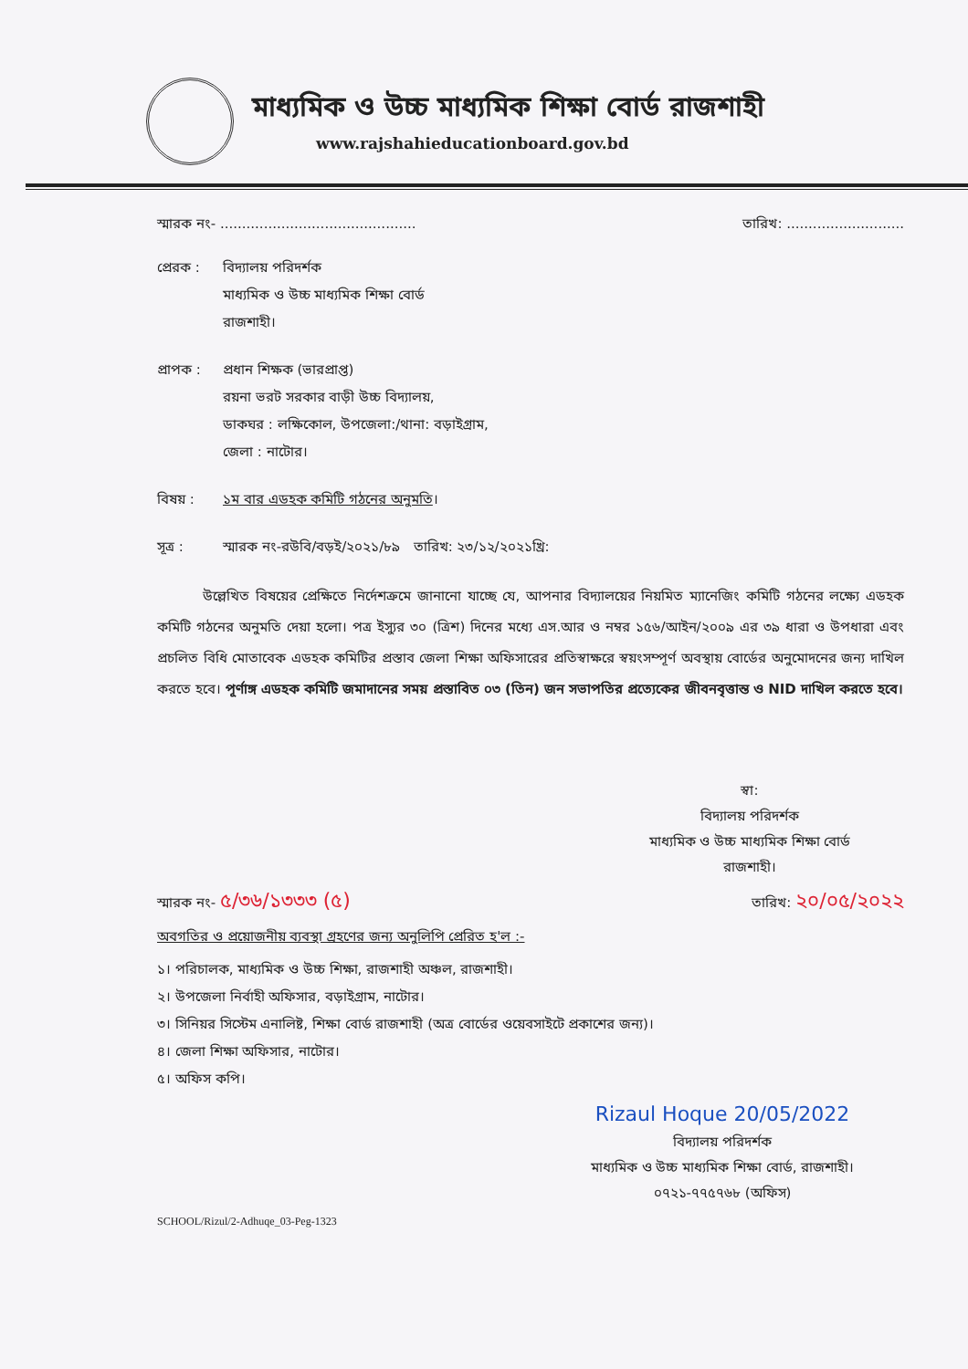মাধ্যমিক ও উচ্চ মাধ্যমিক শিক্ষা বোর্ড রাজশাহী
www.rajshahieducationboard.gov.bd
স্মারক নং- ............................................. তারিখ: ...........................
প্রেরক : বিদ্যালয় পরিদর্শক
মাধ্যমিক ও উচ্চ মাধ্যমিক শিক্ষা বোর্ড
রাজশাহী।
প্রাপক : প্রধান শিক্ষক (ভারপ্রাপ্ত)
রয়না ভরট সরকার বাড়ী উচ্চ বিদ্যালয়,
ডাকঘর : লক্ষিকোল, উপজেলা:/থানা: বড়াইগ্রাম,
জেলা : নাটোর।
বিষয় : ১ম বার এডহক কমিটি গঠনের অনুমতি।
সূত্র : স্মারক নং-রউবি/বড়ই/২০২১/৮৯ তারিখ: ২৩/১২/২০২১খ্রি:
উল্লেখিত বিষয়ের প্রেক্ষিতে নির্দেশক্রমে জানানো যাচ্ছে যে, আপনার বিদ্যালয়ের নিয়মিত ম্যানেজিং কমিটি গঠনের লক্ষ্যে এডহক কমিটি গঠনের অনুমতি দেয়া হলো। পত্র ইস্যুর ৩০ (ত্রিশ) দিনের মধ্যে এস.আর ও নম্বর ১৫৬/আইন/২০০৯ এর ৩৯ ধারা ও উপধারা এবং প্রচলিত বিধি মোতাবেক এডহক কমিটির প্রস্তাব জেলা শিক্ষা অফিসারের প্রতিস্বাক্ষরে স্বয়ংসম্পূর্ণ অবস্থায় বোর্ডের অনুমোদনের জন্য দাখিল করতে হবে। পূর্ণাঙ্গ এডহক কমিটি জমাদানের সময় প্রস্তাবিত ০৩ (তিন) জন সভাপতির প্রত্যেকের জীবনবৃত্তান্ত ও NID দাখিল করতে হবে।
স্বা:
বিদ্যালয় পরিদর্শক
মাধ্যমিক ও উচ্চ মাধ্যমিক শিক্ষা বোর্ড
রাজশাহী।
স্মারক নং- ৫/৩৬/১৩৩৩ (৫) তারিখ: ২০/০৫/২০২২
অবগতির ও প্রয়োজনীয় ব্যবস্থা গ্রহণের জন্য অনুলিপি প্রেরিত হ'ল :-
১। পরিচালক, মাধ্যমিক ও উচ্চ শিক্ষা, রাজশাহী অঞ্চল, রাজশাহী।
২। উপজেলা নির্বাহী অফিসার, বড়াইগ্রাম, নাটোর।
৩। সিনিয়র সিস্টেম এনালিষ্ট, শিক্ষা বোর্ড রাজশাহী (অত্র বোর্ডের ওয়েবসাইটে প্রকাশের জন্য)।
৪। জেলা শিক্ষা অফিসার, নাটোর।
৫। অফিস কপি।
Rizaul Hoque 20/05/2022
বিদ্যালয় পরিদর্শক
মাধ্যমিক ও উচ্চ মাধ্যমিক শিক্ষা বোর্ড, রাজশাহী।
০৭২১-৭৭৫৭৬৮ (অফিস)
SCHOOL/Rizul/2-Adhuqe_03-Peg-1323